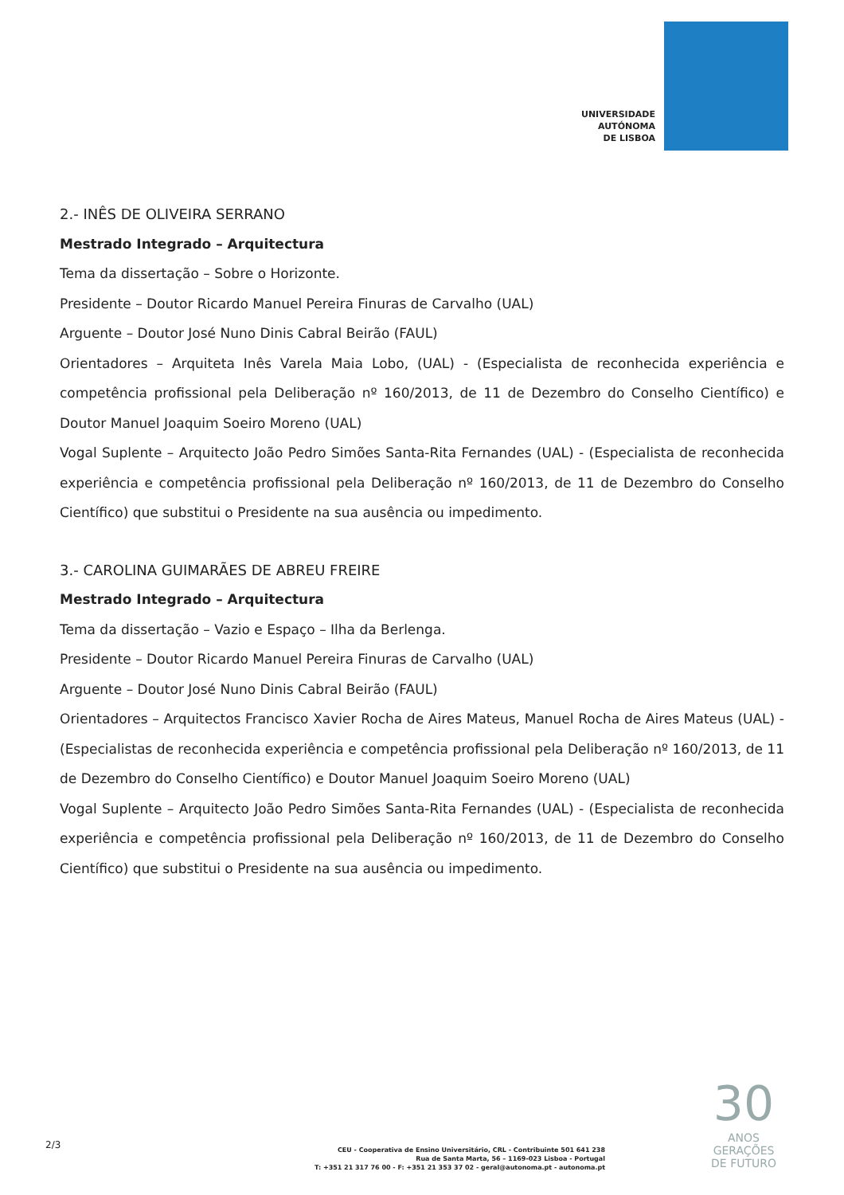UNIVERSIDADE
AUTÓNOMA
DE LISBOA
2.- INÊS DE OLIVEIRA SERRANO
Mestrado Integrado – Arquitectura
Tema da dissertação – Sobre o Horizonte.
Presidente – Doutor Ricardo Manuel Pereira Finuras de Carvalho (UAL)
Arguente – Doutor José Nuno Dinis Cabral Beirão (FAUL)
Orientadores – Arquiteta Inês Varela Maia Lobo, (UAL) - (Especialista de reconhecida experiência e competência profissional pela Deliberação nº 160/2013, de 11 de Dezembro do Conselho Científico) e Doutor Manuel Joaquim Soeiro Moreno (UAL)
Vogal Suplente – Arquitecto João Pedro Simões Santa-Rita Fernandes (UAL) - (Especialista de reconhecida experiência e competência profissional pela Deliberação nº 160/2013, de 11 de Dezembro do Conselho Científico) que substitui o Presidente na sua ausência ou impedimento.
3.- CAROLINA GUIMARÃES DE ABREU FREIRE
Mestrado Integrado – Arquitectura
Tema da dissertação – Vazio e Espaço – Ilha da Berlenga.
Presidente – Doutor Ricardo Manuel Pereira Finuras de Carvalho (UAL)
Arguente – Doutor José Nuno Dinis Cabral Beirão (FAUL)
Orientadores – Arquitectos Francisco Xavier Rocha de Aires Mateus, Manuel Rocha de Aires Mateus (UAL) - (Especialistas de reconhecida experiência e competência profissional pela Deliberação nº 160/2013, de 11 de Dezembro do Conselho Científico) e Doutor Manuel Joaquim Soeiro Moreno (UAL)
Vogal Suplente – Arquitecto João Pedro Simões Santa-Rita Fernandes (UAL) - (Especialista de reconhecida experiência e competência profissional pela Deliberação nº 160/2013, de 11 de Dezembro do Conselho Científico) que substitui o Presidente na sua ausência ou impedimento.
2/3
CEU - Cooperativa de Ensino Universitário, CRL - Contribuinte 501 641 238
Rua de Santa Marta, 56 – 1169-023 Lisboa - Portugal
T: +351 21 317 76 00 - F: +351 21 353 37 02 - geral@autonoma.pt - autonoma.pt
30
ANOS
GERAÇÕES
DE FUTURO